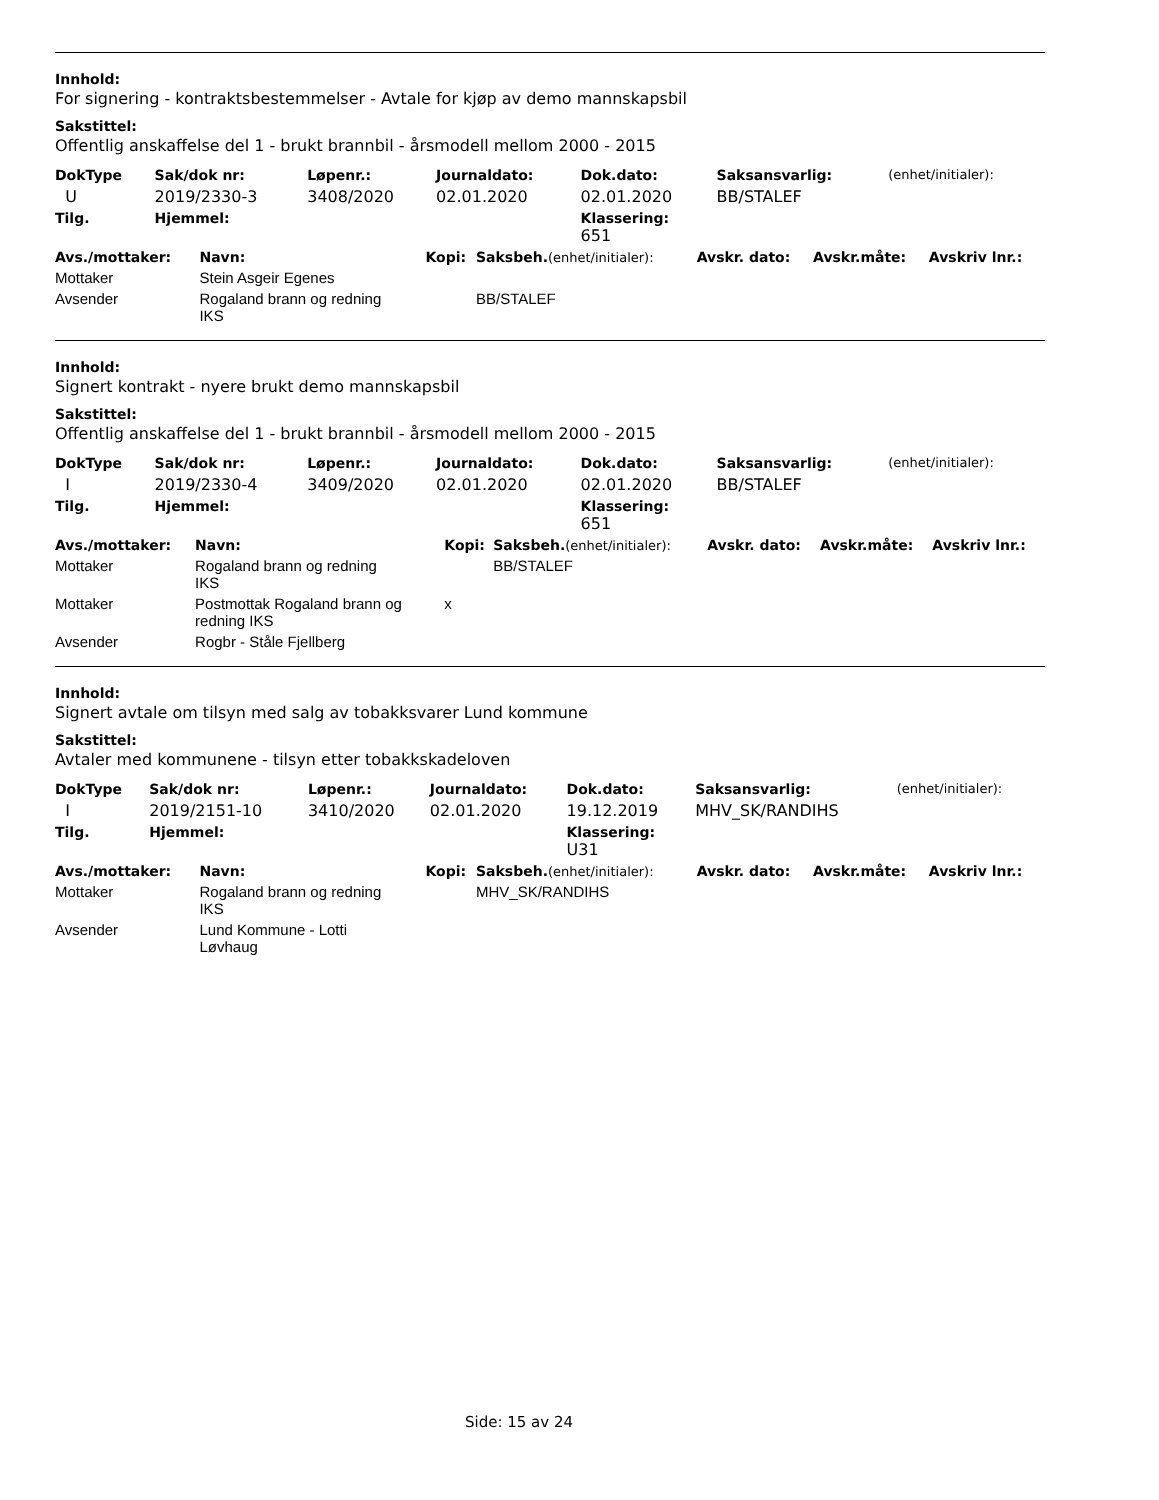Innhold:
For signering - kontraktsbestemmelser - Avtale for kjøp av demo mannskapsbil
Sakstittel:
Offentlig anskaffelse del 1 - brukt brannbil - årsmodell mellom 2000 - 2015
| DokType | Sak/dok nr: | Løpenr.: | Journaldato: | Dok.dato: | Saksansvarlig: | (enhet/initialer): |
| --- | --- | --- | --- | --- | --- | --- |
| U | 2019/2330-3 | 3408/2020 | 02.01.2020 | 02.01.2020 | BB/STALEF | |
| Tilg. | Hjemmel: | | | Klassering: 651 | | |
| Avs./mottaker: | Navn: | Kopi: | Saksbeh. (enhet/initialer): | Avskr. dato: | Avskr.måte: | Avskriv lnr.: |
| --- | --- | --- | --- | --- | --- | --- |
| Mottaker | Stein Asgeir Egenes | | | | | |
| Avsender | Rogaland brann og redning IKS | | BB/STALEF | | | |
Innhold:
Signert kontrakt - nyere brukt demo mannskapsbil
Sakstittel:
Offentlig anskaffelse del 1 - brukt brannbil - årsmodell mellom 2000 - 2015
| DokType | Sak/dok nr: | Løpenr.: | Journaldato: | Dok.dato: | Saksansvarlig: | (enhet/initialer): |
| --- | --- | --- | --- | --- | --- | --- |
| I | 2019/2330-4 | 3409/2020 | 02.01.2020 | 02.01.2020 | BB/STALEF | |
| Tilg. | Hjemmel: | | | Klassering: 651 | | |
| Avs./mottaker: | Navn: | Kopi: | Saksbeh. (enhet/initialer): | Avskr. dato: | Avskr.måte: | Avskriv lnr.: |
| --- | --- | --- | --- | --- | --- | --- |
| Mottaker | Rogaland brann og redning IKS | | BB/STALEF | | | |
| Mottaker | Postmottak Rogaland brann og redning IKS | x | | | | |
| Avsender | Rogbr - Ståle Fjellberg | | | | | |
Innhold:
Signert avtale om tilsyn med salg av tobakksvarer Lund kommune
Sakstittel:
Avtaler med kommunene - tilsyn etter tobakkskadeloven
| DokType | Sak/dok nr: | Løpenr.: | Journaldato: | Dok.dato: | Saksansvarlig: | (enhet/initialer): |
| --- | --- | --- | --- | --- | --- | --- |
| I | 2019/2151-10 | 3410/2020 | 02.01.2020 | 19.12.2019 | MHV_SK/RANDIHS | |
| Tilg. | Hjemmel: | | | Klassering: U31 | | |
| Avs./mottaker: | Navn: | Kopi: | Saksbeh. (enhet/initialer): | Avskr. dato: | Avskr.måte: | Avskriv lnr.: |
| --- | --- | --- | --- | --- | --- | --- |
| Mottaker | Rogaland brann og redning IKS | | MHV_SK/RANDIHS | | | |
| Avsender | Lund Kommune - Lotti Løvhaug | | | | | |
Side: 15 av 24